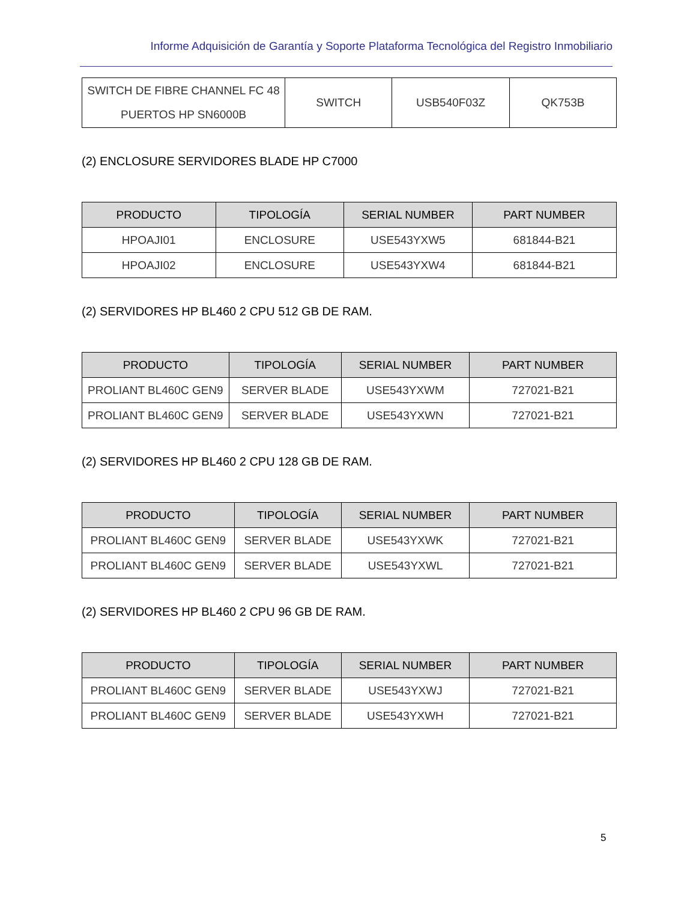Informe Adquisición de Garantía y Soporte Plataforma Tecnológica del Registro Inmobiliario
| SWITCH DE FIBRE CHANNEL FC 48 PUERTOS HP SN6000B | SWITCH | USB540F03Z | QK753B |
(2) ENCLOSURE SERVIDORES BLADE HP C7000
| PRODUCTO | TIPOLOGÍA | SERIAL NUMBER | PART NUMBER |
| --- | --- | --- | --- |
| HPOAJI01 | ENCLOSURE | USE543YXW5 | 681844-B21 |
| HPOAJI02 | ENCLOSURE | USE543YXW4 | 681844-B21 |
(2) SERVIDORES HP BL460 2 CPU 512 GB DE RAM.
| PRODUCTO | TIPOLOGÍA | SERIAL NUMBER | PART NUMBER |
| --- | --- | --- | --- |
| PROLIANT BL460C GEN9 | SERVER BLADE | USE543YXWM | 727021-B21 |
| PROLIANT BL460C GEN9 | SERVER BLADE | USE543YXWN | 727021-B21 |
(2) SERVIDORES HP BL460 2 CPU 128 GB DE RAM.
| PRODUCTO | TIPOLOGÍA | SERIAL NUMBER | PART NUMBER |
| --- | --- | --- | --- |
| PROLIANT BL460C GEN9 | SERVER BLADE | USE543YXWK | 727021-B21 |
| PROLIANT BL460C GEN9 | SERVER BLADE | USE543YXWL | 727021-B21 |
(2) SERVIDORES HP BL460 2 CPU 96 GB DE RAM.
| PRODUCTO | TIPOLOGÍA | SERIAL NUMBER | PART NUMBER |
| --- | --- | --- | --- |
| PROLIANT BL460C GEN9 | SERVER BLADE | USE543YXWJ | 727021-B21 |
| PROLIANT BL460C GEN9 | SERVER BLADE | USE543YXWH | 727021-B21 |
5